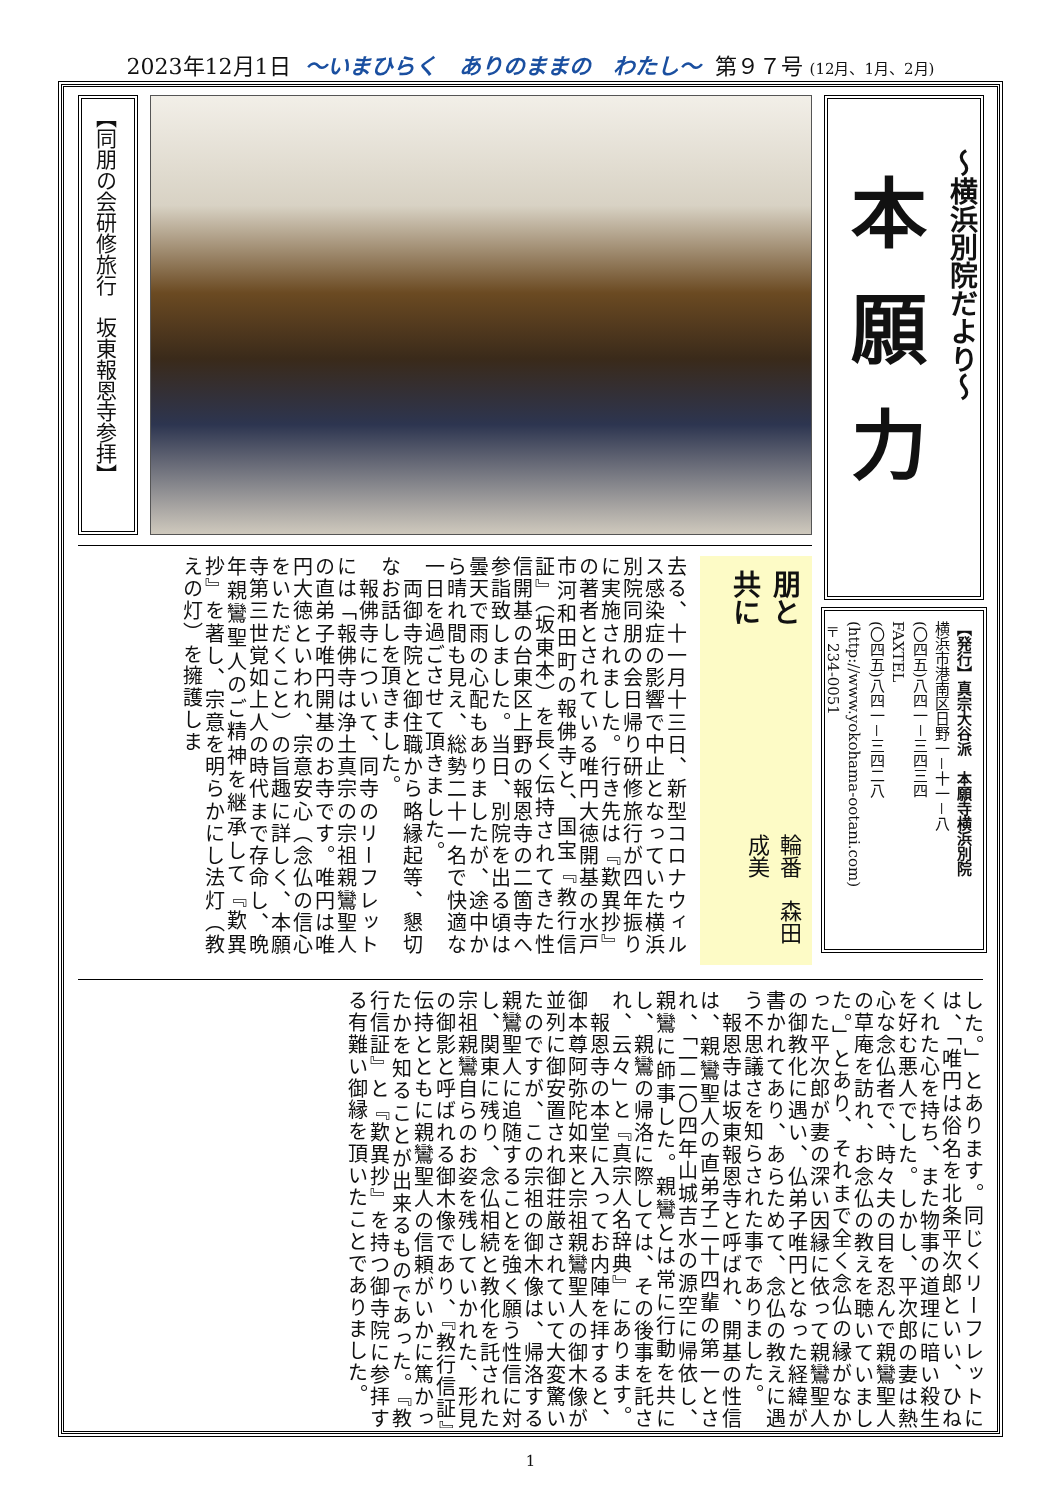2023年12月1日 ～いまひらく　ありのままの　わたし～ 第９７号 (12月、1月、2月)
～横浜別院だより～
本願力
【発行】真宗大谷派　本願寺横浜別院
横浜市港南区日野一－十一－八
(〇四五)八四一－三四三四
FAXTEL
(〇四五)八四一－三四二八
(http://www.yokohama-ootani.com)
〒234-0051
【同朋の会研修旅行　坂東報恩寺参拝】
朋と共に
輪番　森田　成美
去る、十一月十三日、新型コロナウィルス感染症の影響で中止となっていた横浜別院同朋の会日帰り研修旅行が四年振りに実施されました。行き先は『歎異抄』の著者とされている唯円大徳開基の水戸市河和田町の報佛寺と、国宝『教行信証』（坂東本）を長く伝持されてきた性信開基の台東区上野の報恩寺の二箇寺へ参詣致しました。当日、別院を出る頃は曇天で雨の心配もありましたが、途中から晴れ間も見え、総勢二十一名で快適な一日を過ごさせて頂きました。
　両御寺院と御住職から略縁起等、懇切なお話しを頂きました。
　報佛寺について、同寺のリーフレットには「報佛寺は浄土真宗の宗祖親鸞聖人の直弟子唯円開基のお寺です。唯円は唯円大徳といわれ、宗意安心（念仏の信心をいただくこと）の旨趣に詳しく、本願寺第三世覚如上人の時代まで存命し、晩年親鸞聖人のご精神を継承して『歎異抄』を著し、宗意を明らかにし法灯（教えの灯）を擁護しま
した。」とあります。同じくリーフレットには、「唯円は俗名を北条平次郎といい、ひねくれた心を持ち、また物事の道理に暗い殺生を好む悪人でした。しかし、平次郎の妻は熱心な念仏者で、時々夫の目を忍んで親鸞聖人の草庵を訪れ、お念仏の教えを聴いていました。」とあり、それまで全く念仏の縁がなかった平次郎が妻の深い因縁に依って親鸞聖人の御教化に遇い、仏弟子唯円となった経緯が書かれてあり、あらためて、念仏の教えに遇う不思議さを知らされた事でありました。
　報恩寺は坂東報恩寺と呼ばれ、開基の性信は、親鸞聖人の直弟子二十四輩の第一とされ、「一二〇四年山城吉水の源空に帰依し、親鸞に師事した。親鸞とは常に行動を共にし、親鸞の帰洛に際しては、その後事を託され、云々」と『真宗人名辞典』にあります。
　報恩寺の本堂に入ってお内陣を拝すると、御本尊阿弥陀如来と宗祖親鸞聖人の御木像が並列に御安置され御荘厳されていて大変驚いたのですが、この宗祖の御木像は、帰洛する親鸞聖人に追随することを強く願う性信に対し、関東に残り、念仏相続と教化を託された宗祖親鸞自らのお姿を残していかれた、形見の御影と呼ばれる御木像であり、『教行信証』伝持とともに親鸞聖人の信頼がいかに篤かったかを知ることが出来るものであった。『教行信証』と『歎異抄』を持つ御寺院に参拝する有難い御縁を頂いたことでありました。
1